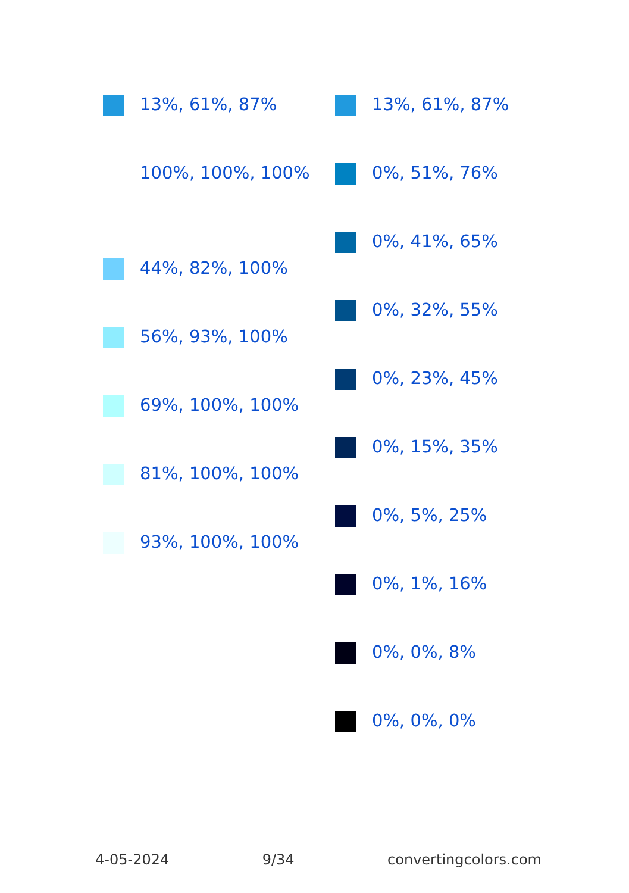13%, 61%, 87%
100%, 100%, 100%
44%, 82%, 100%
56%, 93%, 100%
69%, 100%, 100%
81%, 100%, 100%
93%, 100%, 100%
13%, 61%, 87%
0%, 51%, 76%
0%, 41%, 65%
0%, 32%, 55%
0%, 23%, 45%
0%, 15%, 35%
0%, 5%, 25%
0%, 1%, 16%
0%, 0%, 8%
0%, 0%, 0%
4-05-2024 9/34 convertingcolors.com